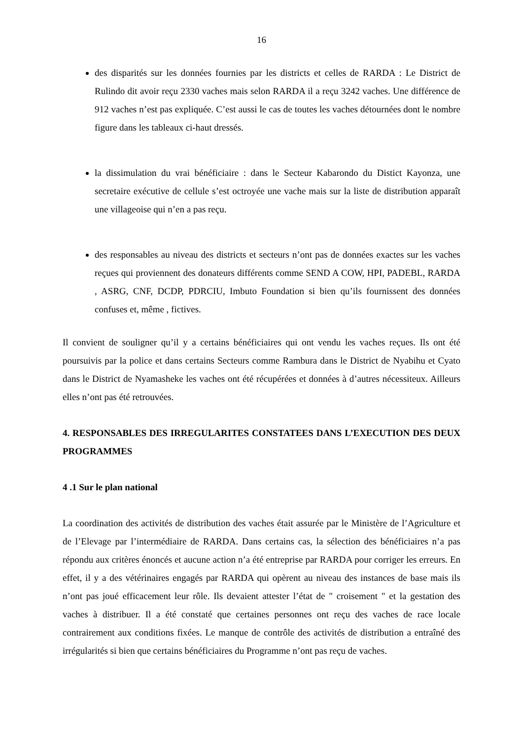16
des disparités sur les données fournies par les districts et celles de RARDA : Le District de Rulindo dit avoir reçu 2330 vaches mais selon RARDA il a reçu 3242 vaches. Une différence de 912 vaches n’est pas expliquée. C’est aussi le cas de toutes les vaches détournées dont le nombre figure dans les tableaux ci-haut dressés.
la dissimulation du vrai bénéficiaire : dans le Secteur Kabarondo du Distict Kayonza, une secretaire exécutive de cellule s’est octroyée une vache mais sur la liste de distribution apparaît une villageoise qui n’en a pas reçu.
des responsables au niveau des districts et secteurs n’ont pas de données exactes sur les vaches reçues qui proviennent des donateurs différents comme SEND A COW, HPI, PADEBL, RARDA , ASRG, CNF, DCDP, PDRCIU, Imbuto Foundation si bien qu’ils fournissent des données confuses et, même , fictives.
Il convient de souligner qu’il y a certains bénéficiaires qui ont vendu les vaches reçues. Ils ont été poursuivis par la police et dans certains Secteurs comme Rambura dans le District de Nyabihu et Cyato dans le District de Nyamasheke les vaches ont été récupérées et données à d’autres nécessiteux. Ailleurs elles n’ont pas été retrouvées.
4. RESPONSABLES DES IRREGULARITES CONSTATEES DANS L’EXECUTION DES DEUX PROGRAMMES
4 .1 Sur le plan national
La coordination des activités de distribution des vaches était assurée par le Ministère de l’Agriculture et de l’Elevage par l’intermédiaire de RARDA. Dans certains cas, la sélection des bénéficiaires n’a pas répondu aux critères énoncés et aucune action n’a été entreprise par RARDA pour corriger les erreurs. En effet, il y a des vétérinaires engagés par RARDA qui opèrent au niveau des instances de base mais ils n’ont pas joué efficacement leur rôle. Ils devaient attester l’état de " croisement " et la gestation des vaches à distribuer. Il a été constaté que certaines personnes ont reçu des vaches de race locale contrairement aux conditions fixées. Le manque de contrôle des activités de distribution a entraîné des irrégularités si bien que certains bénéficiaires du Programme n’ont pas reçu de vaches.